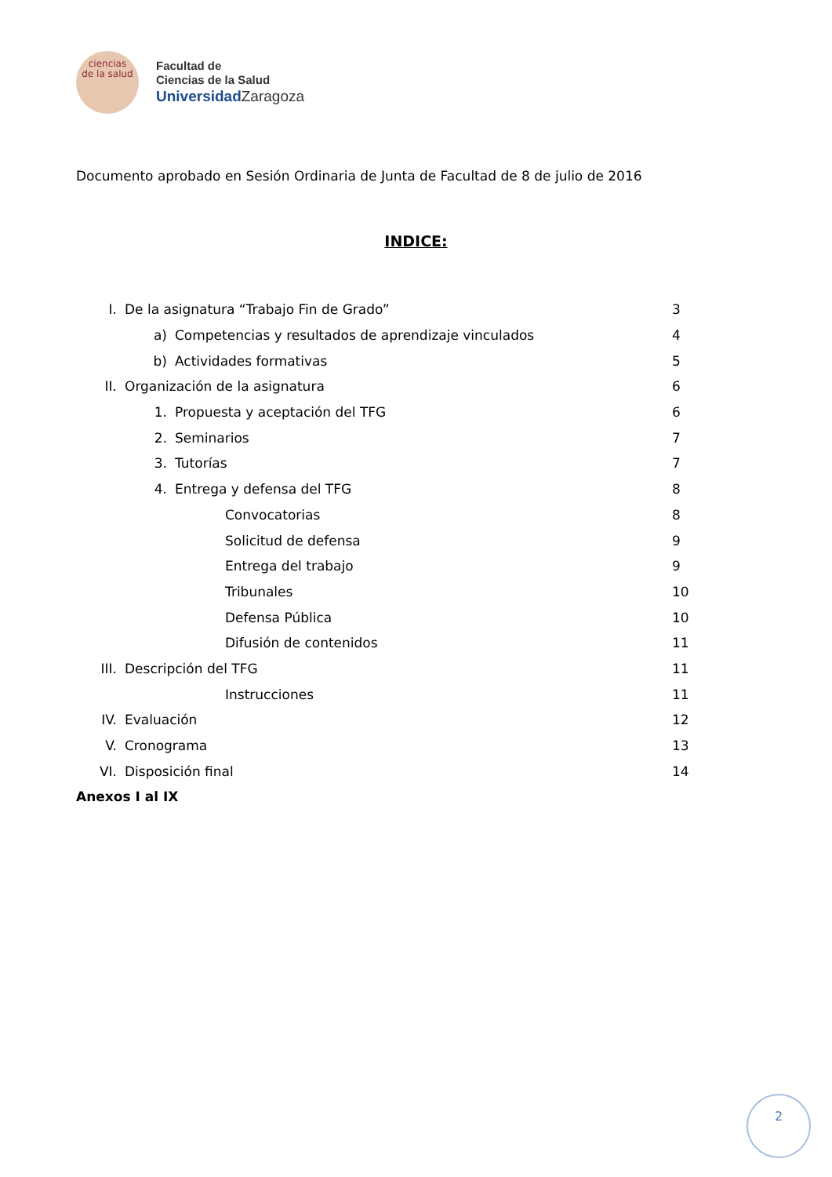ciencias
de la salud
Facultad de
Ciencias de la Salud
Universidad Zaragoza
Documento aprobado en Sesión Ordinaria de Junta de Facultad de 8 de julio de 2016
INDICE:
I. De la asignatura “Trabajo Fin de Grado” 3
a) Competencias y resultados de aprendizaje vinculados 4
b) Actividades formativas 5
II. Organización de la asignatura 6
1. Propuesta y aceptación del TFG 6
2. Seminarios 7
3. Tutorías 7
4. Entrega y defensa del TFG 8
Convocatorias 8
Solicitud de defensa 9
Entrega del trabajo 9
Tribunales 10
Defensa Pública 10
Difusión de contenidos 11
III. Descripción del TFG 11
Instrucciones 11
IV. Evaluación 12
V. Cronograma 13
VI. Disposición final 14
Anexos I al IX
2